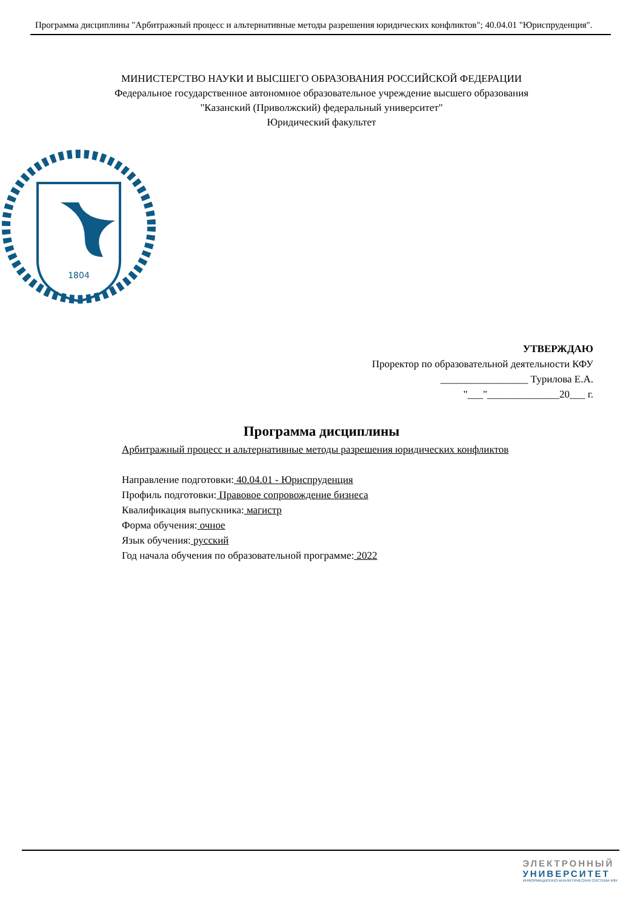Программа дисциплины "Арбитражный процесс и альтернативные методы разрешения юридических конфликтов"; 40.04.01 "Юриспруденция".
МИНИСТЕРСТВО НАУКИ И ВЫСШЕГО ОБРАЗОВАНИЯ РОССИЙСКОЙ ФЕДЕРАЦИИ
Федеральное государственное автономное образовательное учреждение высшего образования
"Казанский (Приволжский) федеральный университет"
Юридический факультет
1804
УТВЕРЖДАЮ
Проректор по образовательной деятельности КФУ
_________________ Турилова Е.А.
"___"______________20___ г.
Программа дисциплины
Арбитражный процесс и альтернативные методы разрешения юридических конфликтов
Направление подготовки: 40.04.01 - Юриспруденция
Профиль подготовки: Правовое сопровождение бизнеса
Квалификация выпускника: магистр
Форма обучения: очное
Язык обучения: русский
Год начала обучения по образовательной программе: 2022
ЭЛЕКТРОННЫЙ
УНИВЕРСИТЕТ
ИНФОРМАЦИОННО-АНАЛИТИЧЕСКАЯ СИСТЕМА КФУ